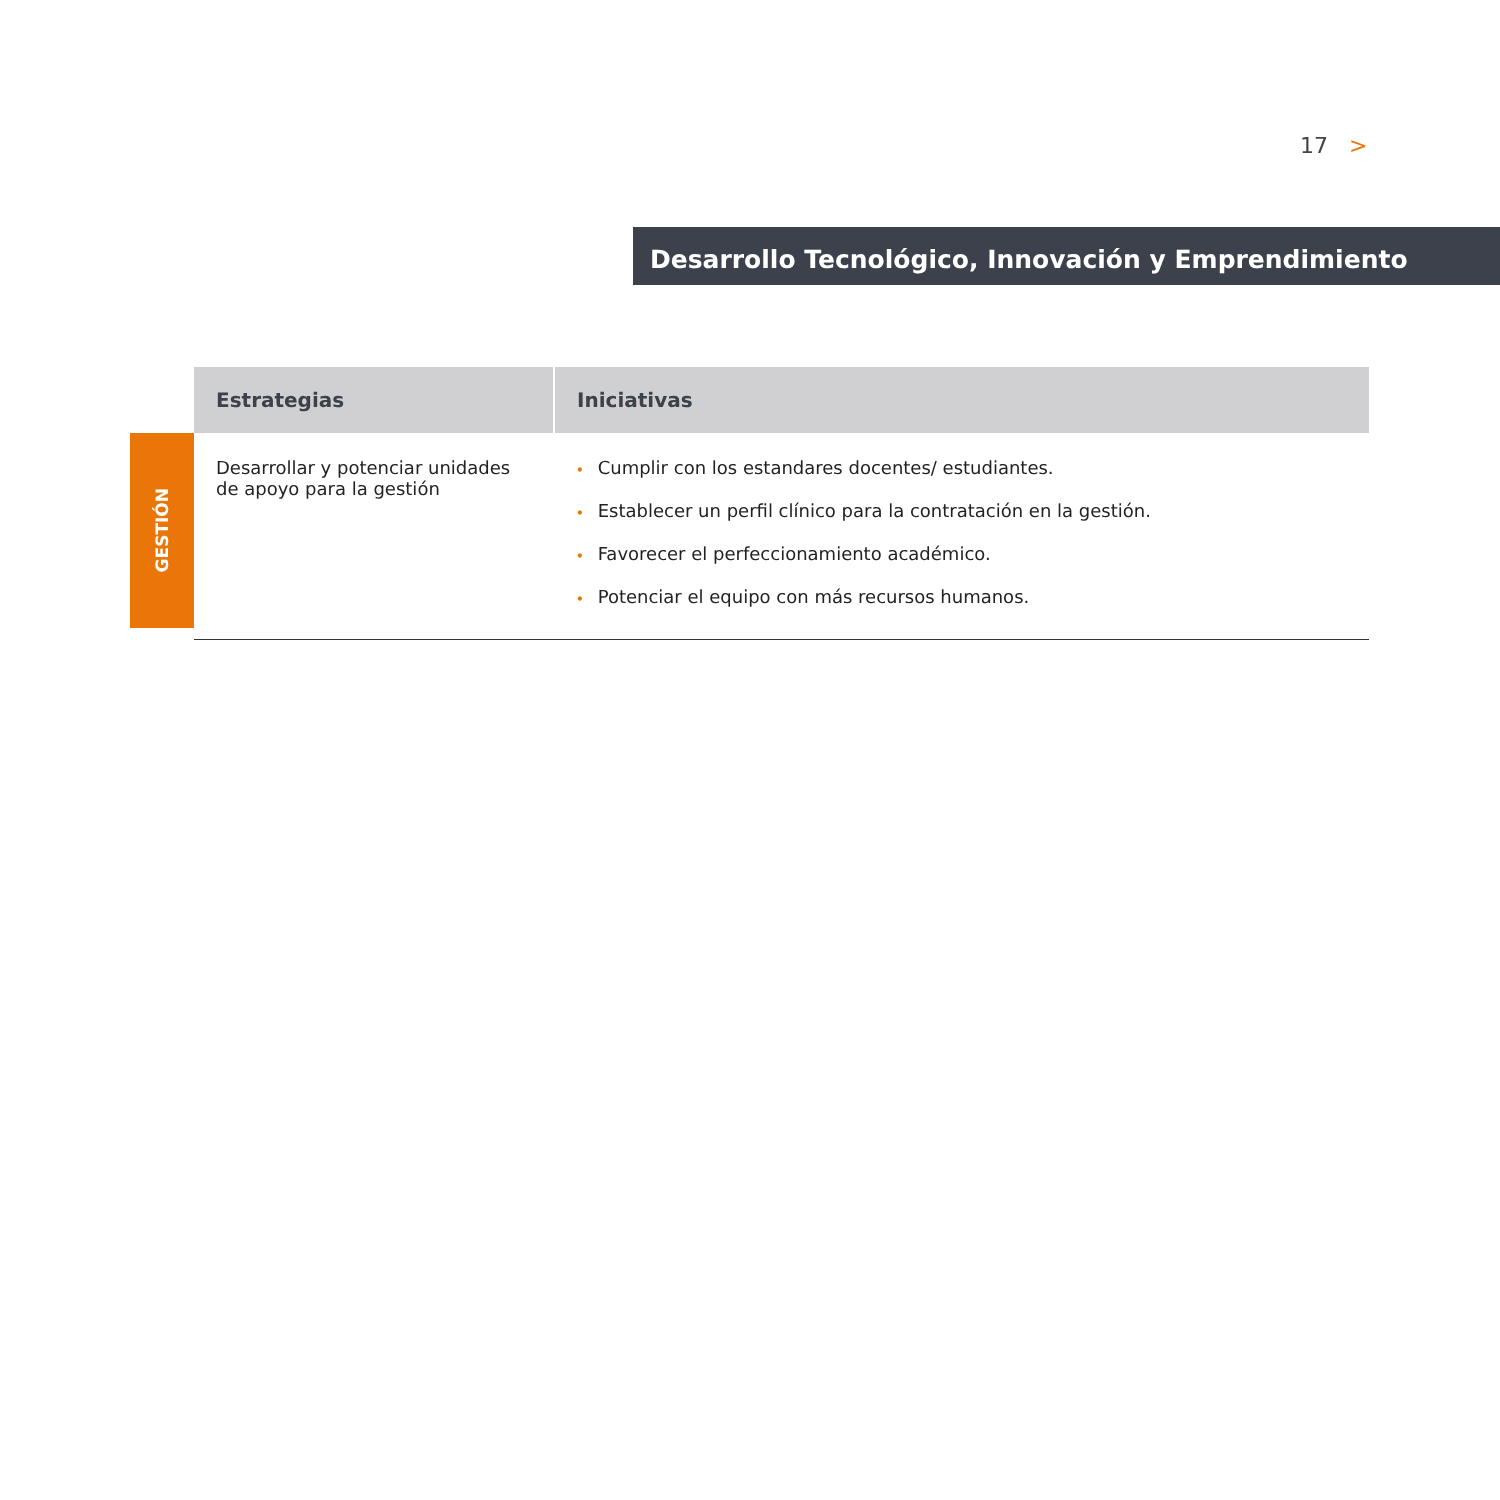17 >
Desarrollo Tecnológico, Innovación y Emprendimiento
GESTIÓN
| Estrategias | Iniciativas |
| --- | --- |
| Desarrollar y potenciar unidades de apoyo para la gestión | • Cumplir con los estandares docentes/ estudiantes. • Establecer un perfil clínico para la contratación en la gestión. • Favorecer el perfeccionamiento académico. • Potenciar el equipo con más recursos humanos. |